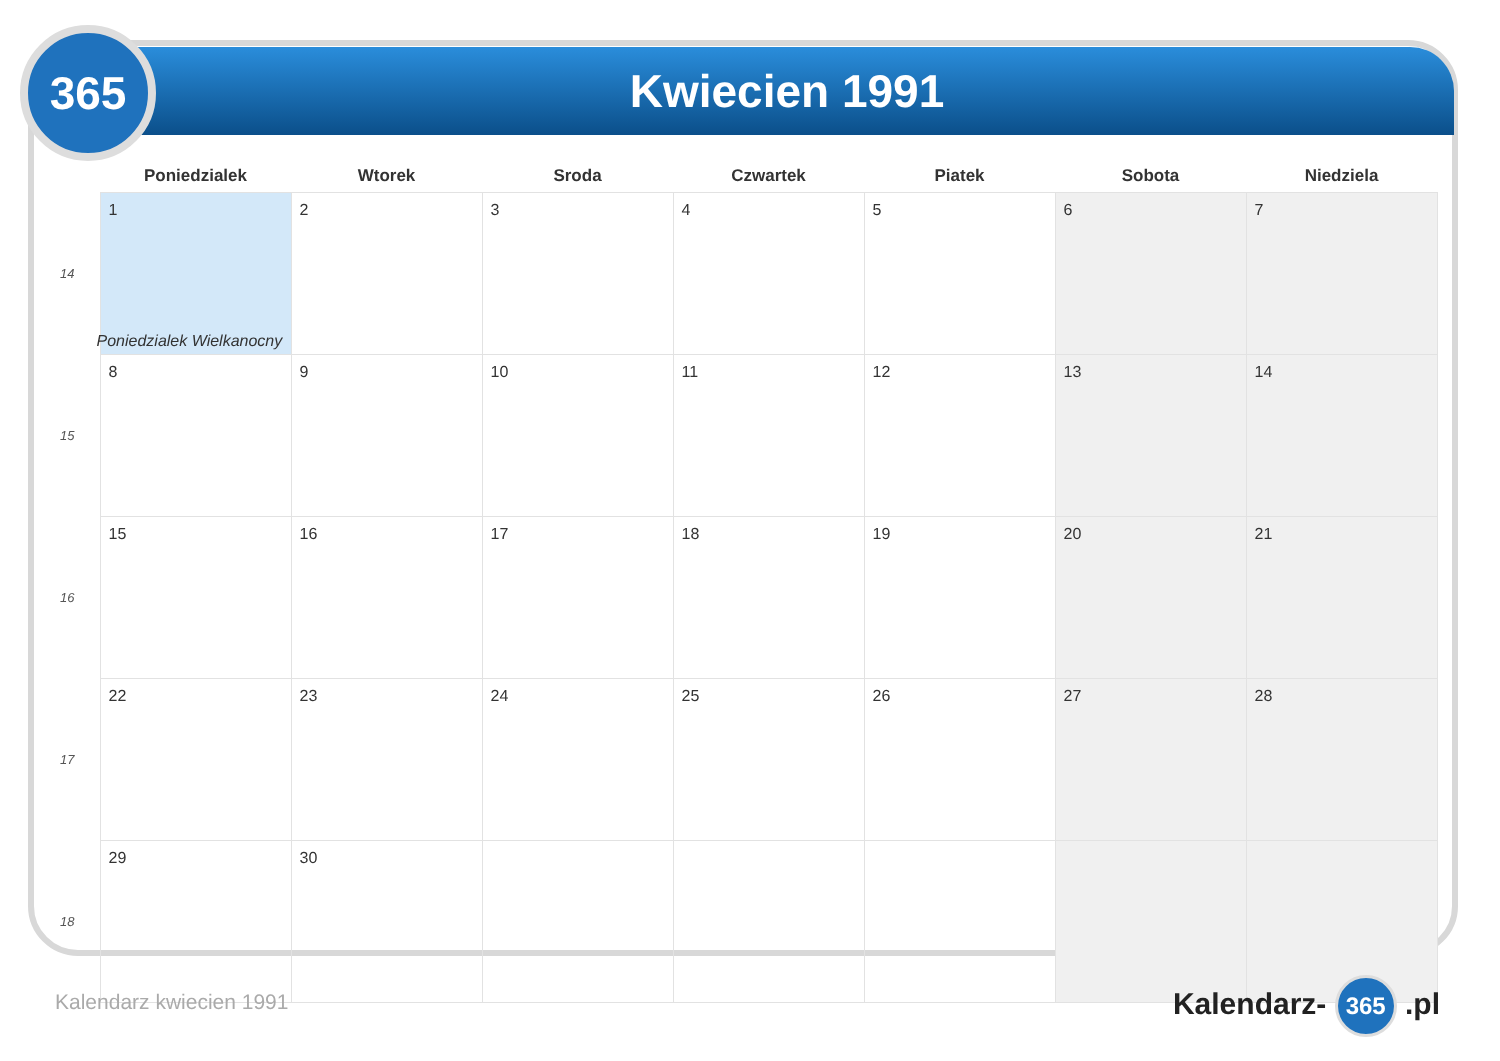Kwiecien 1991
365
| | Poniedzialek | Wtorek | Sroda | Czwartek | Piatek | Sobota | Niedziela |
| --- | --- | --- | --- | --- | --- | --- | --- |
| 14 | 1 Poniedzialek Wielkanocny | 2 | 3 | 4 | 5 | 6 | 7 |
| 15 | 8 | 9 | 10 | 11 | 12 | 13 | 14 |
| 16 | 15 | 16 | 17 | 18 | 19 | 20 | 21 |
| 17 | 22 | 23 | 24 | 25 | 26 | 27 | 28 |
| 18 | 29 | 30 | | | | | |
Kalendarz kwiecien 1991 Kalendarz- 365 .pl